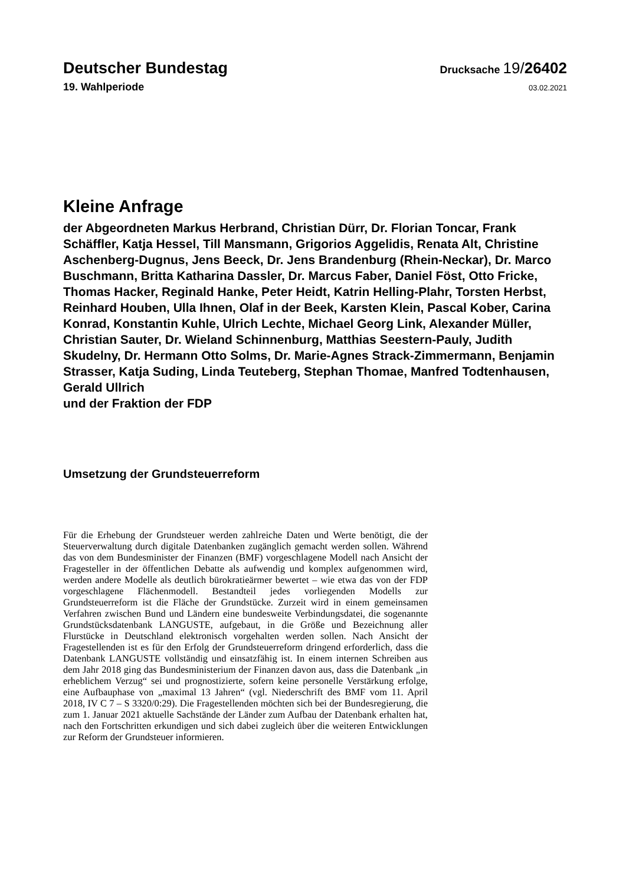Deutscher Bundestag
Drucksache 19/26402
19. Wahlperiode
03.02.2021
Kleine Anfrage
der Abgeordneten Markus Herbrand, Christian Dürr, Dr. Florian Toncar, Frank Schäffler, Katja Hessel, Till Mansmann, Grigorios Aggelidis, Renata Alt, Christine Aschenberg-Dugnus, Jens Beeck, Dr. Jens Brandenburg (Rhein-Neckar), Dr. Marco Buschmann, Britta Katharina Dassler, Dr. Marcus Faber, Daniel Föst, Otto Fricke, Thomas Hacker, Reginald Hanke, Peter Heidt, Katrin Helling-Plahr, Torsten Herbst, Reinhard Houben, Ulla Ihnen, Olaf in der Beek, Karsten Klein, Pascal Kober, Carina Konrad, Konstantin Kuhle, Ulrich Lechte, Michael Georg Link, Alexander Müller, Christian Sauter, Dr. Wieland Schinnenburg, Matthias Seestern-Pauly, Judith Skudelny, Dr. Hermann Otto Solms, Dr. Marie-Agnes Strack-Zimmermann, Benjamin Strasser, Katja Suding, Linda Teuteberg, Stephan Thomae, Manfred Todtenhausen, Gerald Ullrich
und der Fraktion der FDP
Umsetzung der Grundsteuerreform
Für die Erhebung der Grundsteuer werden zahlreiche Daten und Werte benötigt, die der Steuerverwaltung durch digitale Datenbanken zugänglich gemacht werden sollen. Während das von dem Bundesminister der Finanzen (BMF) vorgeschlagene Modell nach Ansicht der Fragesteller in der öffentlichen Debatte als aufwendig und komplex aufgenommen wird, werden andere Modelle als deutlich bürokratieärmer bewertet – wie etwa das von der FDP vorgeschlagene Flächenmodell. Bestandteil jedes vorliegenden Modells zur Grundsteuerreform ist die Fläche der Grundstücke. Zurzeit wird in einem gemeinsamen Verfahren zwischen Bund und Ländern eine bundesweite Verbindungsdatei, die sogenannte Grundstücksdatenbank LANGUSTE, aufgebaut, in die Größe und Bezeichnung aller Flurstücke in Deutschland elektronisch vorgehalten werden sollen. Nach Ansicht der Fragestellenden ist es für den Erfolg der Grundsteuerreform dringend erforderlich, dass die Datenbank LANGUSTE vollständig und einsatzfähig ist. In einem internen Schreiben aus dem Jahr 2018 ging das Bundesministerium der Finanzen davon aus, dass die Datenbank „in erheblichem Verzug“ sei und prognostizierte, sofern keine personelle Verstärkung erfolge, eine Aufbauphase von „maximal 13 Jahren“ (vgl. Niederschrift des BMF vom 11. April 2018, IV C 7 – S 3320/0:29). Die Fragestellenden möchten sich bei der Bundesregierung, die zum 1. Januar 2021 aktuelle Sachstände der Länder zum Aufbau der Datenbank erhalten hat, nach den Fortschritten erkundigen und sich dabei zugleich über die weiteren Entwicklungen zur Reform der Grundsteuer informieren.